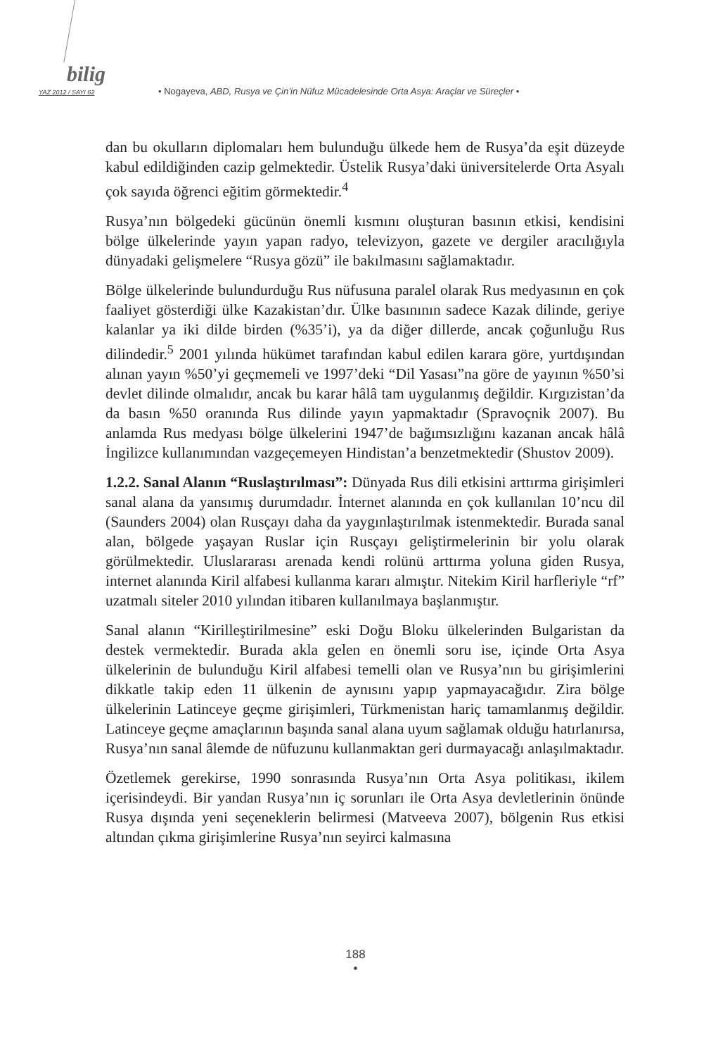bilig
YAZ 2012 / SAYI 62 • Nogayeva, ABD, Rusya ve Çin’in Nüfuz Mücadelesinde Orta Asya: Araçlar ve Süreçler •
dan bu okulların diplomaları hem bulunduğu ülkede hem de Rusya’da eşit düzeyde kabul edildiğinden cazip gelmektedir. Üstelik Rusya’daki üniversitelerde Orta Asyalı çok sayıda öğrenci eğitim görmektedir.<sup>4</sup>
Rusya’nın bölgedeki gücünün önemli kısmını oluşturan basının etkisi, kendisini bölge ülkelerinde yayın yapan radyo, televizyon, gazete ve dergiler aracılığıyla dünyadaki gelişmelere “Rusya gözü” ile bakılmasını sağlamaktadır.
Bölge ülkelerinde bulundurduğu Rus nüfusuna paralel olarak Rus medyasının en çok faaliyet gösterdiği ülke Kazakistan’dır. Ülke basınının sadece Kazak dilinde, geriye kalanlar ya iki dilde birden (%35’i), ya da diğer dillerde, ancak çoğunluğu Rus dilindedir.<sup>5</sup> 2001 yılında hükümet tarafından kabul edilen karara göre, yurtdışından alınan yayın %50’yi geçmemeli ve 1997’deki “Dil Yasası”na göre de yayının %50’si devlet dilinde olmalıdır, ancak bu karar hâlâ tam uygulanmış değildir. Kırgızistan’da da basın %50 oranında Rus dilinde yayın yapmaktadır (Spravoçnik 2007). Bu anlamda Rus medyası bölge ülkelerini 1947’de bağımsızlığını kazanan ancak hâlâ İngilizce kullanımından vazgeçemeyen Hindistan’a benzetmektedir (Shustov 2009).
1.2.2. Sanal Alanın “Ruslaştırılması”: Dünyada Rus dili etkisini arttırma girişimleri sanal alana da yansımış durumdadır. İnternet alanında en çok kullanılan 10’ncu dil (Saunders 2004) olan Rusçayı daha da yaygınlaştırılmak istenmektedir. Burada sanal alan, bölgede yaşayan Ruslar için Rusçayı geliştirmelerinin bir yolu olarak görülmektedir. Uluslararası arenada kendi rolünü arttırma yoluna giden Rusya, internet alanında Kiril alfabesi kullanma kararı almıştır. Nitekim Kiril harfleriyle “rf” uzatmalı siteler 2010 yılından itibaren kullanılmaya başlanmıştır.
Sanal alanın “Kirilleştirilmesine” eski Doğu Bloku ülkelerinden Bulgaristan da destek vermektedir. Burada akla gelen en önemli soru ise, içinde Orta Asya ülkelerinin de bulunduğu Kiril alfabesi temelli olan ve Rusya’nın bu girişimlerini dikkatle takip eden 11 ülkenin de aynısını yapıp yapmayacağıdır. Zira bölge ülkelerinin Latinceye geçme girişimleri, Türkmenistan hariç tamamlanmış değildir. Latinceye geçme amaçlarının başında sanal alana uyum sağlamak olduğu hatırlanırsa, Rusya’nın sanal âlemde de nüfuzunu kullanmaktan geri durmayacağı anlaşılmaktadır.
Özetlemek gerekirse, 1990 sonrasında Rusya’nın Orta Asya politikası, ikilem içerisindeydi. Bir yandan Rusya’nın iç sorunları ile Orta Asya devletlerinin önünde Rusya dışında yeni seçeneklerin belirmesi (Matveeva 2007), bölgenin Rus etkisi altından çıkma girişimlerine Rusya’nın seyirci kalmasına
188
•